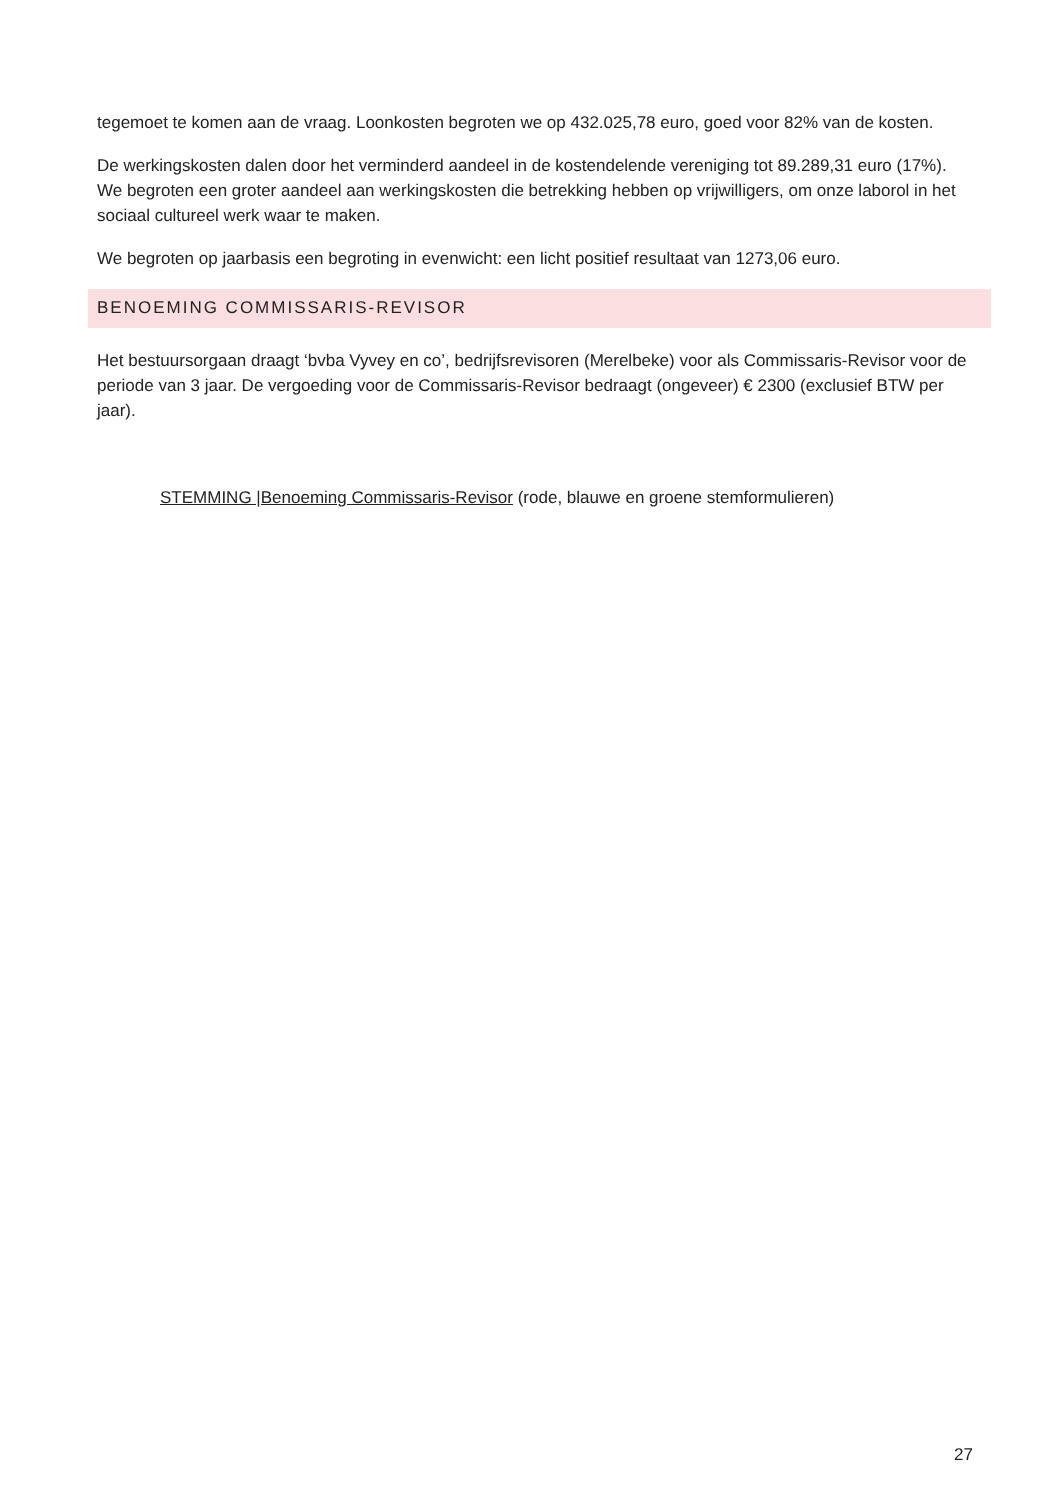tegemoet te komen aan de vraag. Loonkosten begroten we op 432.025,78 euro, goed voor 82% van de kosten.
De werkingskosten dalen door het verminderd aandeel in de kostendelende vereniging tot 89.289,31 euro (17%). We begroten een groter aandeel aan werkingskosten die betrekking hebben op vrijwilligers, om onze laborol in het sociaal cultureel werk waar te maken.
We begroten op jaarbasis een begroting in evenwicht: een licht positief resultaat van 1273,06 euro.
BENOEMING COMMISSARIS-REVISOR
Het bestuursorgaan draagt ‘bvba Vyvey en co’, bedrijfsrevisoren (Merelbeke) voor als Commissaris-Revisor voor de periode van 3 jaar. De vergoeding voor de Commissaris-Revisor bedraagt (ongeveer) € 2300 (exclusief BTW per jaar).
STEMMING |Benoeming Commissaris-Revisor (rode, blauwe en groene stemformulieren)
27